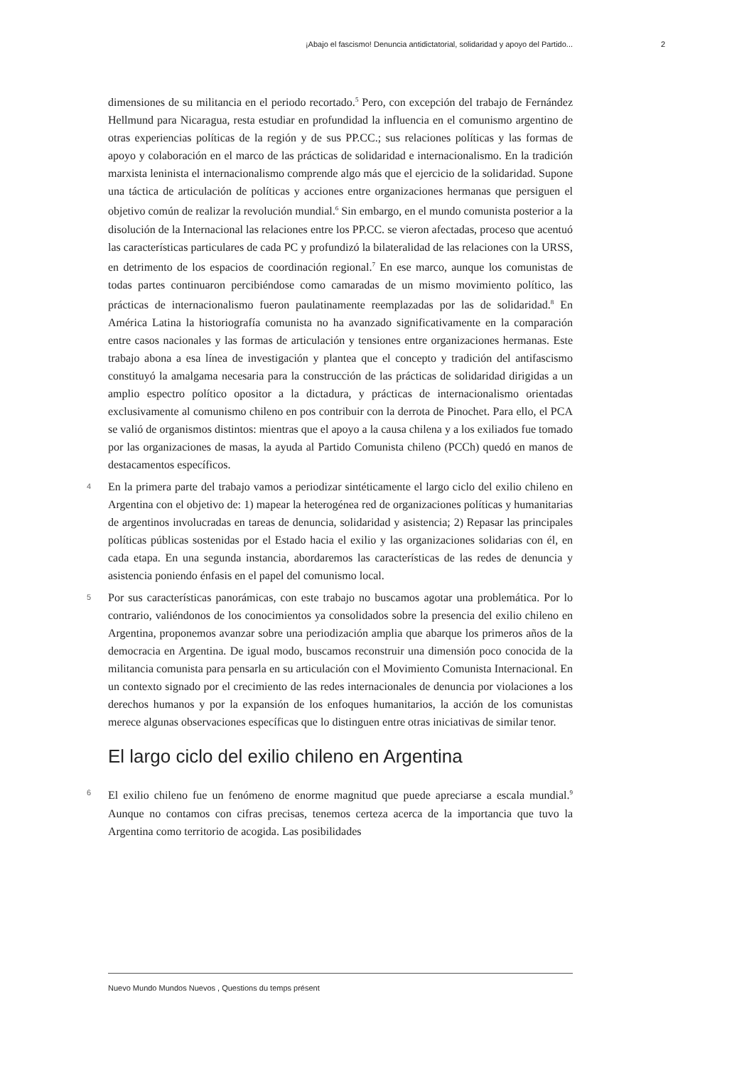¡Abajo el fascismo! Denuncia antidictatorial, solidaridad y apoyo del Partido... 2
dimensiones de su militancia en el periodo recortado.<sup>5</sup> Pero, con excepción del trabajo de Fernández Hellmund para Nicaragua, resta estudiar en profundidad la influencia en el comunismo argentino de otras experiencias políticas de la región y de sus PP.CC.; sus relaciones políticas y las formas de apoyo y colaboración en el marco de las prácticas de solidaridad e internacionalismo. En la tradición marxista leninista el internacionalismo comprende algo más que el ejercicio de la solidaridad. Supone una táctica de articulación de políticas y acciones entre organizaciones hermanas que persiguen el objetivo común de realizar la revolución mundial.<sup>6</sup> Sin embargo, en el mundo comunista posterior a la disolución de la Internacional las relaciones entre los PP.CC. se vieron afectadas, proceso que acentuó las características particulares de cada PC y profundizó la bilateralidad de las relaciones con la URSS, en detrimento de los espacios de coordinación regional.<sup>7</sup> En ese marco, aunque los comunistas de todas partes continuaron percibiéndose como camaradas de un mismo movimiento político, las prácticas de internacionalismo fueron paulatinamente reemplazadas por las de solidaridad.<sup>8</sup> En América Latina la historiografía comunista no ha avanzado significativamente en la comparación entre casos nacionales y las formas de articulación y tensiones entre organizaciones hermanas. Este trabajo abona a esa línea de investigación y plantea que el concepto y tradición del antifascismo constituyó la amalgama necesaria para la construcción de las prácticas de solidaridad dirigidas a un amplio espectro político opositor a la dictadura, y prácticas de internacionalismo orientadas exclusivamente al comunismo chileno en pos contribuir con la derrota de Pinochet. Para ello, el PCA se valió de organismos distintos: mientras que el apoyo a la causa chilena y a los exiliados fue tomado por las organizaciones de masas, la ayuda al Partido Comunista chileno (PCCh) quedó en manos de destacamentos específicos.
4 En la primera parte del trabajo vamos a periodizar sintéticamente el largo ciclo del exilio chileno en Argentina con el objetivo de: 1) mapear la heterogénea red de organizaciones políticas y humanitarias de argentinos involucradas en tareas de denuncia, solidaridad y asistencia; 2) Repasar las principales políticas públicas sostenidas por el Estado hacia el exilio y las organizaciones solidarias con él, en cada etapa. En una segunda instancia, abordaremos las características de las redes de denuncia y asistencia poniendo énfasis en el papel del comunismo local.
5 Por sus características panorámicas, con este trabajo no buscamos agotar una problemática. Por lo contrario, valiéndonos de los conocimientos ya consolidados sobre la presencia del exilio chileno en Argentina, proponemos avanzar sobre una periodización amplia que abarque los primeros años de la democracia en Argentina. De igual modo, buscamos reconstruir una dimensión poco conocida de la militancia comunista para pensarla en su articulación con el Movimiento Comunista Internacional. En un contexto signado por el crecimiento de las redes internacionales de denuncia por violaciones a los derechos humanos y por la expansión de los enfoques humanitarios, la acción de los comunistas merece algunas observaciones específicas que lo distinguen entre otras iniciativas de similar tenor.
El largo ciclo del exilio chileno en Argentina
6 El exilio chileno fue un fenómeno de enorme magnitud que puede apreciarse a escala mundial.<sup>9</sup> Aunque no contamos con cifras precisas, tenemos certeza acerca de la importancia que tuvo la Argentina como territorio de acogida. Las posibilidades
Nuevo Mundo Mundos Nuevos , Questions du temps présent